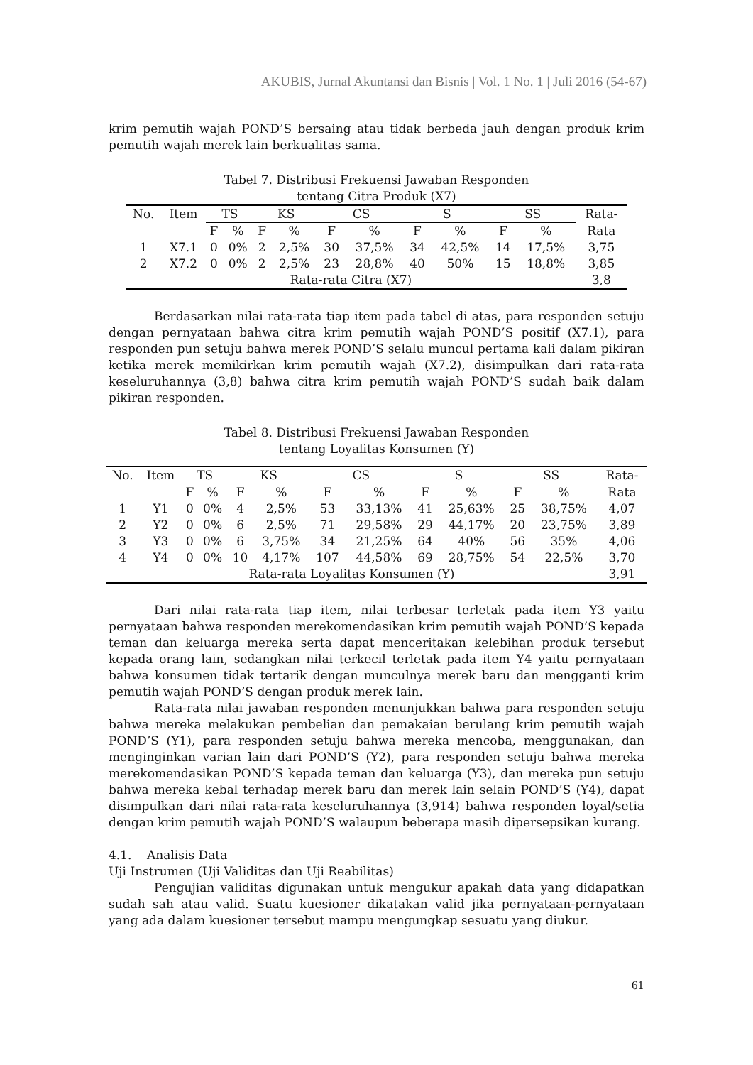AKUBIS, Jurnal Akuntansi dan Bisnis | Vol. 1 No. 1 | Juli 2016 (54-67)
krim pemutih wajah POND’S bersaing atau tidak berbeda jauh dengan produk krim pemutih wajah merek lain berkualitas sama.
Tabel 7. Distribusi Frekuensi Jawaban Responden
tentang Citra Produk (X7)
| No. | Item | TS | | KS | | CS | | S | | SS | | Rata- |
| | | F | % | F | % | F | % | F | % | F | % | Rata |
| 1 | X7.1 | 0 | 0% | 2 | 2,5% | 30 | 37,5% | 34 | 42,5% | 14 | 17,5% | 3,75 |
| 2 | X7.2 | 0 | 0% | 2 | 2,5% | 23 | 28,8% | 40 | 50% | 15 | 18,8% | 3,85 |
| Rata-rata Citra (X7) | | | | | | | | | | | | 3,8 |
Berdasarkan nilai rata-rata tiap item pada tabel di atas, para responden setuju dengan pernyataan bahwa citra krim pemutih wajah POND’S positif (X7.1), para responden pun setuju bahwa merek POND’S selalu muncul pertama kali dalam pikiran ketika merek memikirkan krim pemutih wajah (X7.2), disimpulkan dari rata-rata keseluruhannya (3,8) bahwa citra krim pemutih wajah POND’S sudah baik dalam pikiran responden.
Tabel 8. Distribusi Frekuensi Jawaban Responden
tentang Loyalitas Konsumen (Y)
| No. | Item | TS | | KS | | CS | | S | | SS | | Rata- |
| | | F | % | F | % | F | % | F | % | F | % | Rata |
| 1 | Y1 | 0 | 0% | 4 | 2,5% | 53 | 33,13% | 41 | 25,63% | 25 | 38,75% | 4,07 |
| 2 | Y2 | 0 | 0% | 6 | 2,5% | 71 | 29,58% | 29 | 44,17% | 20 | 23,75% | 3,89 |
| 3 | Y3 | 0 | 0% | 6 | 3,75% | 34 | 21,25% | 64 | 40% | 56 | 35% | 4,06 |
| 4 | Y4 | 0 | 0% | 10 | 4,17% | 107 | 44,58% | 69 | 28,75% | 54 | 22,5% | 3,70 |
| Rata-rata Loyalitas Konsumen (Y) | | | | | | | | | | | | 3,91 |
Dari nilai rata-rata tiap item, nilai terbesar terletak pada item Y3 yaitu pernyataan bahwa responden merekomendasikan krim pemutih wajah POND’S kepada teman dan keluarga mereka serta dapat menceritakan kelebihan produk tersebut kepada orang lain, sedangkan nilai terkecil terletak pada item Y4 yaitu pernyataan bahwa konsumen tidak tertarik dengan munculnya merek baru dan mengganti krim pemutih wajah POND’S dengan produk merek lain.
Rata-rata nilai jawaban responden menunjukkan bahwa para responden setuju bahwa mereka melakukan pembelian dan pemakaian berulang krim pemutih wajah POND’S (Y1), para responden setuju bahwa mereka mencoba, menggunakan, dan menginginkan varian lain dari POND’S (Y2), para responden setuju bahwa mereka merekomendasikan POND’S kepada teman dan keluarga (Y3), dan mereka pun setuju bahwa mereka kebal terhadap merek baru dan merek lain selain POND’S (Y4), dapat disimpulkan dari nilai rata-rata keseluruhannya (3,914) bahwa responden loyal/setia dengan krim pemutih wajah POND’S walaupun beberapa masih dipersepsikan kurang.
4.1. Analisis Data
Uji Instrumen (Uji Validitas dan Uji Reabilitas)
Pengujian validitas digunakan untuk mengukur apakah data yang didapatkan sudah sah atau valid. Suatu kuesioner dikatakan valid jika pernyataan-pernyataan yang ada dalam kuesioner tersebut mampu mengungkap sesuatu yang diukur.
61